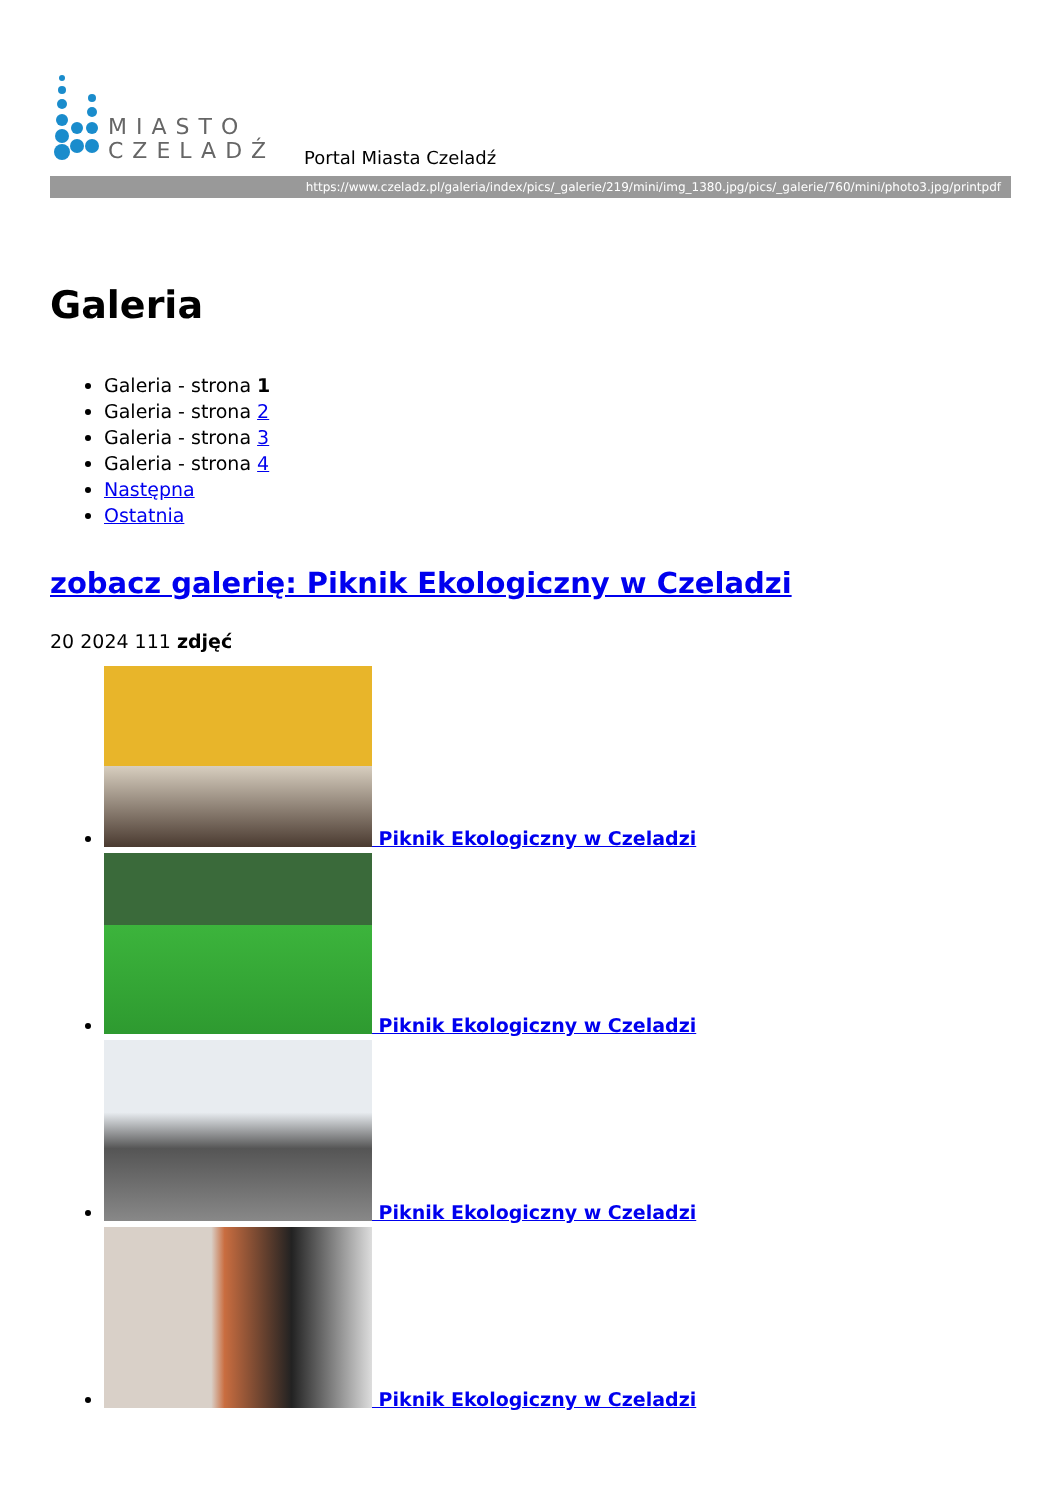MIASTO
CZELADŹ
Portal Miasta Czeladź
https://www.czeladz.pl/galeria/index/pics/_galerie/219/mini/img_1380.jpg/pics/_galerie/760/mini/photo3.jpg/printpdf
Galeria
Galeria - strona 1
Galeria - strona 2
Galeria - strona 3
Galeria - strona 4
Następna
Ostatnia
zobacz galerię: Piknik Ekologiczny w Czeladzi
20 2024 111 zdjęć
Piknik Ekologiczny w Czeladzi
Piknik Ekologiczny w Czeladzi
Piknik Ekologiczny w Czeladzi
Piknik Ekologiczny w Czeladzi